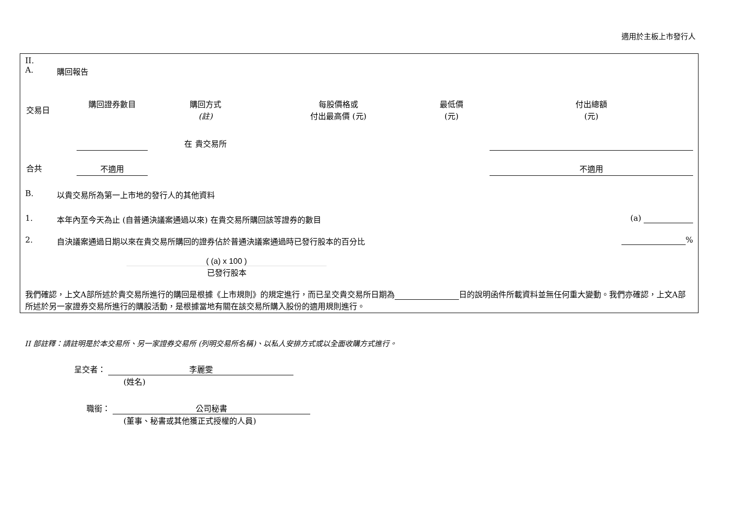適用於主板上市發行人
II.
A. 購回報告
| 交易日 | 購回證券數目 | 購回方式 (註) | 每股價格或 付出最高價 (元) | 最低價 (元) | 付出總額 (元) |
| --- | --- | --- | --- | --- | --- |
| | | 在 貴交易所 | | | |
| 合共 | 不適用 | | | | 不適用 |
B. 以貴交易所為第一上市地的發行人的其他資料
1. 本年內至今天為止 (自普通決議案通過以來) 在貴交易所購回該等證券的數目 (a)
2. 自決議案通過日期以來在貴交易所購回的證券佔於普通決議案通過時已發行股本的百分比 %
( (a) x 100 )
已發行股本
我們確認，上文A部所述於貴交易所進行的購回是根據《上市規則》的規定進行，而已呈交貴交易所日期為 日的說明函件所載資料並無任何重大變動。我們亦確認，上文A部所述於另一家證券交易所進行的購股活動，是根據當地有關在該交易所購入股份的適用規則進行。
II 部註釋：請註明是於本交易所、另一家證券交易所 (列明交易所名稱)、以私人安排方式或以全面收購方式進行。
呈交者： 李麗雯
(姓名)
職銜： 公司秘書
(董事、秘書或其他獲正式授權的人員)